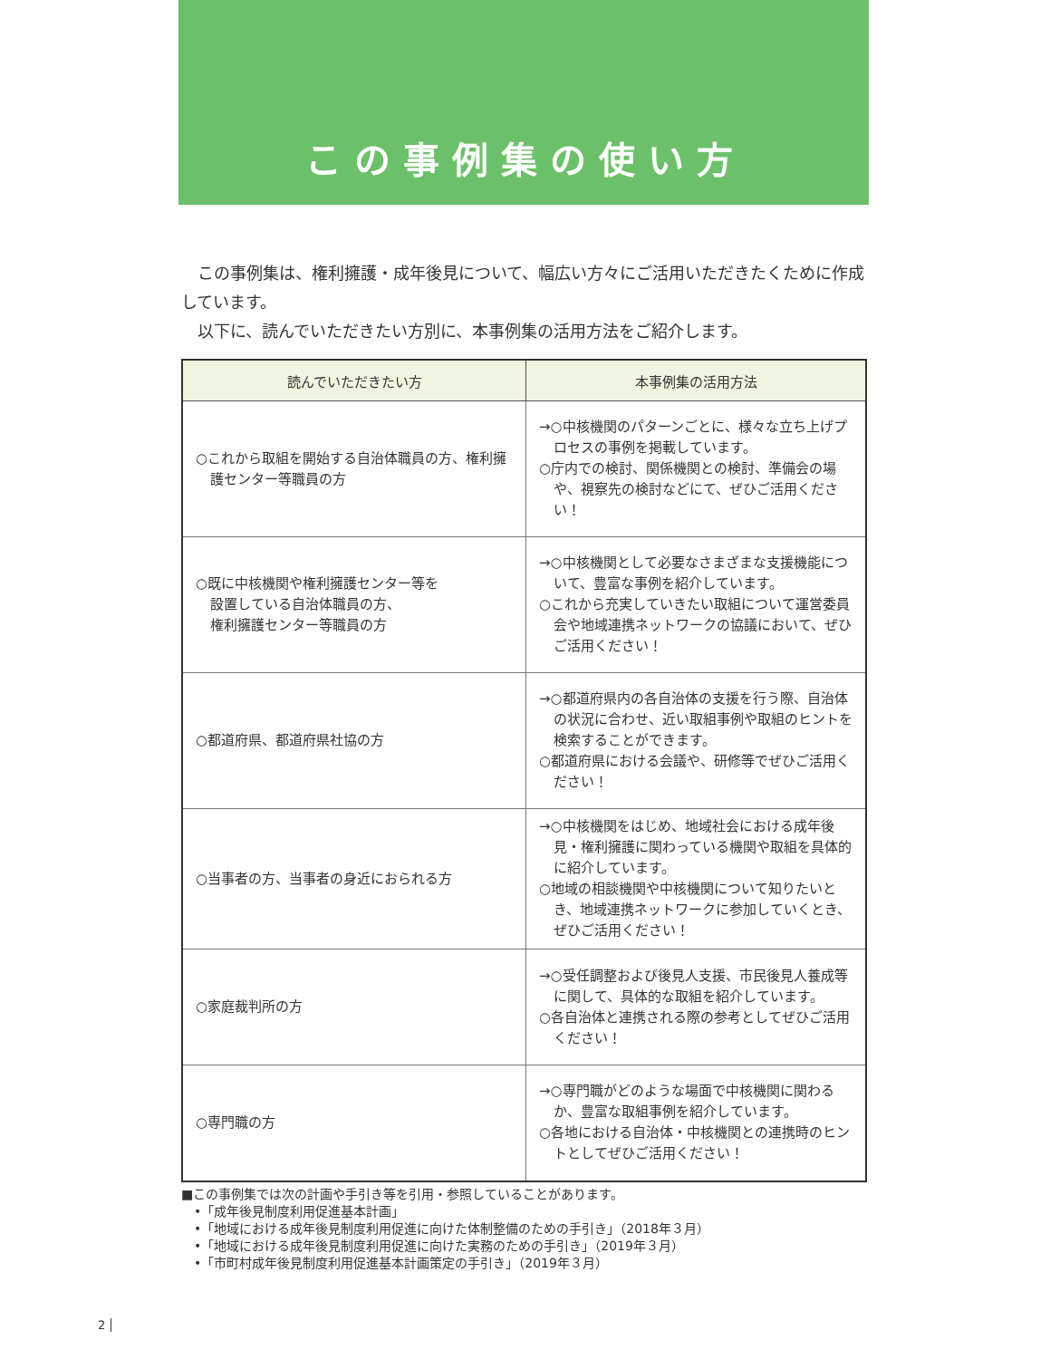この事例集の使い方
　この事例集は、権利擁護・成年後見について、幅広い方々にご活用いただきたくために作成しています。
　以下に、読んでいただきたい方別に、本事例集の活用方法をご紹介します。
| 読んでいただきたい方 | 本事例集の活用方法 |
| --- | --- |
| ○これから取組を開始する自治体職員の方、権利擁護センター等職員の方 | →○中核機関のパターンごとに、様々な立ち上げプロセスの事例を掲載しています。 ○庁内での検討、関係機関との検討、準備会の場や、視察先の検討などにて、ぜひご活用ください！ |
| ○既に中核機関や権利擁護センター等を 設置している自治体職員の方、 権利擁護センター等職員の方 | →○中核機関として必要なさまざまな支援機能について、豊富な事例を紹介しています。 ○これから充実していきたい取組について運営委員会や地域連携ネットワークの協議において、ぜひご活用ください！ |
| ○都道府県、都道府県社協の方 | →○都道府県内の各自治体の支援を行う際、自治体の状況に合わせ、近い取組事例や取組のヒントを検索することができます。 ○都道府県における会議や、研修等でぜひご活用ください！ |
| ○当事者の方、当事者の身近におられる方 | →○中核機関をはじめ、地域社会における成年後見・権利擁護に関わっている機関や取組を具体的に紹介しています。 ○地域の相談機関や中核機関について知りたいとき、地域連携ネットワークに参加していくとき、ぜひご活用ください！ |
| ○家庭裁判所の方 | →○受任調整および後見人支援、市民後見人養成等に関して、具体的な取組を紹介しています。 ○各自治体と連携される際の参考としてぜひご活用ください！ |
| ○専門職の方 | →○専門職がどのような場面で中核機関に関わるか、豊富な取組事例を紹介しています。 ○各地における自治体・中核機関との連携時のヒントとしてぜひご活用ください！ |
■この事例集では次の計画や手引き等を引用・参照していることがあります。
　•「成年後見制度利用促進基本計画」
　•「地域における成年後見制度利用促進に向けた体制整備のための手引き」（2018年３月）
　•「地域における成年後見制度利用促進に向けた実務のための手引き」（2019年３月）
　•「市町村成年後見制度利用促進基本計画策定の手引き」（2019年３月）
2